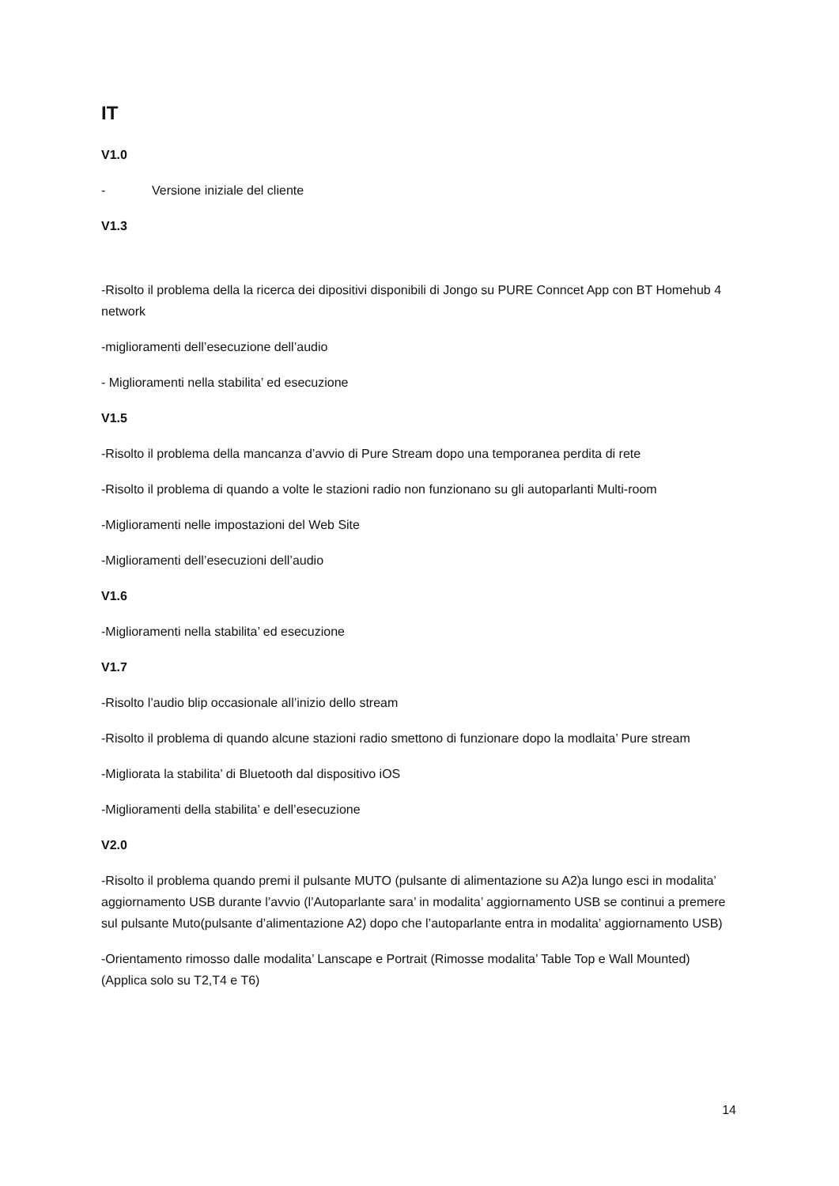IT
V1.0
- Versione iniziale del cliente
V1.3
-Risolto il problema della la ricerca dei dipositivi disponibili di Jongo su PURE Conncet App con BT Homehub 4 network
-miglioramenti dell’esecuzione dell’audio
- Miglioramenti nella stabilita’ ed esecuzione
V1.5
-Risolto il problema della mancanza d’avvio di Pure Stream dopo una temporanea perdita di rete
-Risolto il problema di quando a volte le stazioni radio non funzionano su gli autoparlanti Multi-room
-Miglioramenti nelle impostazioni del Web Site
-Miglioramenti dell’esecuzioni dell’audio
V1.6
-Miglioramenti nella stabilita’ ed esecuzione
V1.7
-Risolto l’audio blip occasionale all’inizio dello stream
-Risolto il problema di quando alcune stazioni radio smettono di funzionare dopo la modlaita’ Pure stream
-Migliorata la stabilita’ di Bluetooth dal dispositivo iOS
-Miglioramenti della stabilita’ e dell’esecuzione
V2.0
-Risolto il problema quando premi il pulsante MUTO (pulsante di alimentazione su A2)a lungo esci in modalita’ aggiornamento USB durante l’avvio (l’Autoparlante sara’ in modalita’ aggiornamento USB se continui a premere sul pulsante Muto(pulsante d’alimentazione A2) dopo che l’autoparlante entra in modalita’ aggiornamento USB)
-Orientamento rimosso dalle modalita’ Lanscape e Portrait (Rimosse modalita’ Table Top e Wall Mounted) (Applica solo su T2,T4 e T6)
14